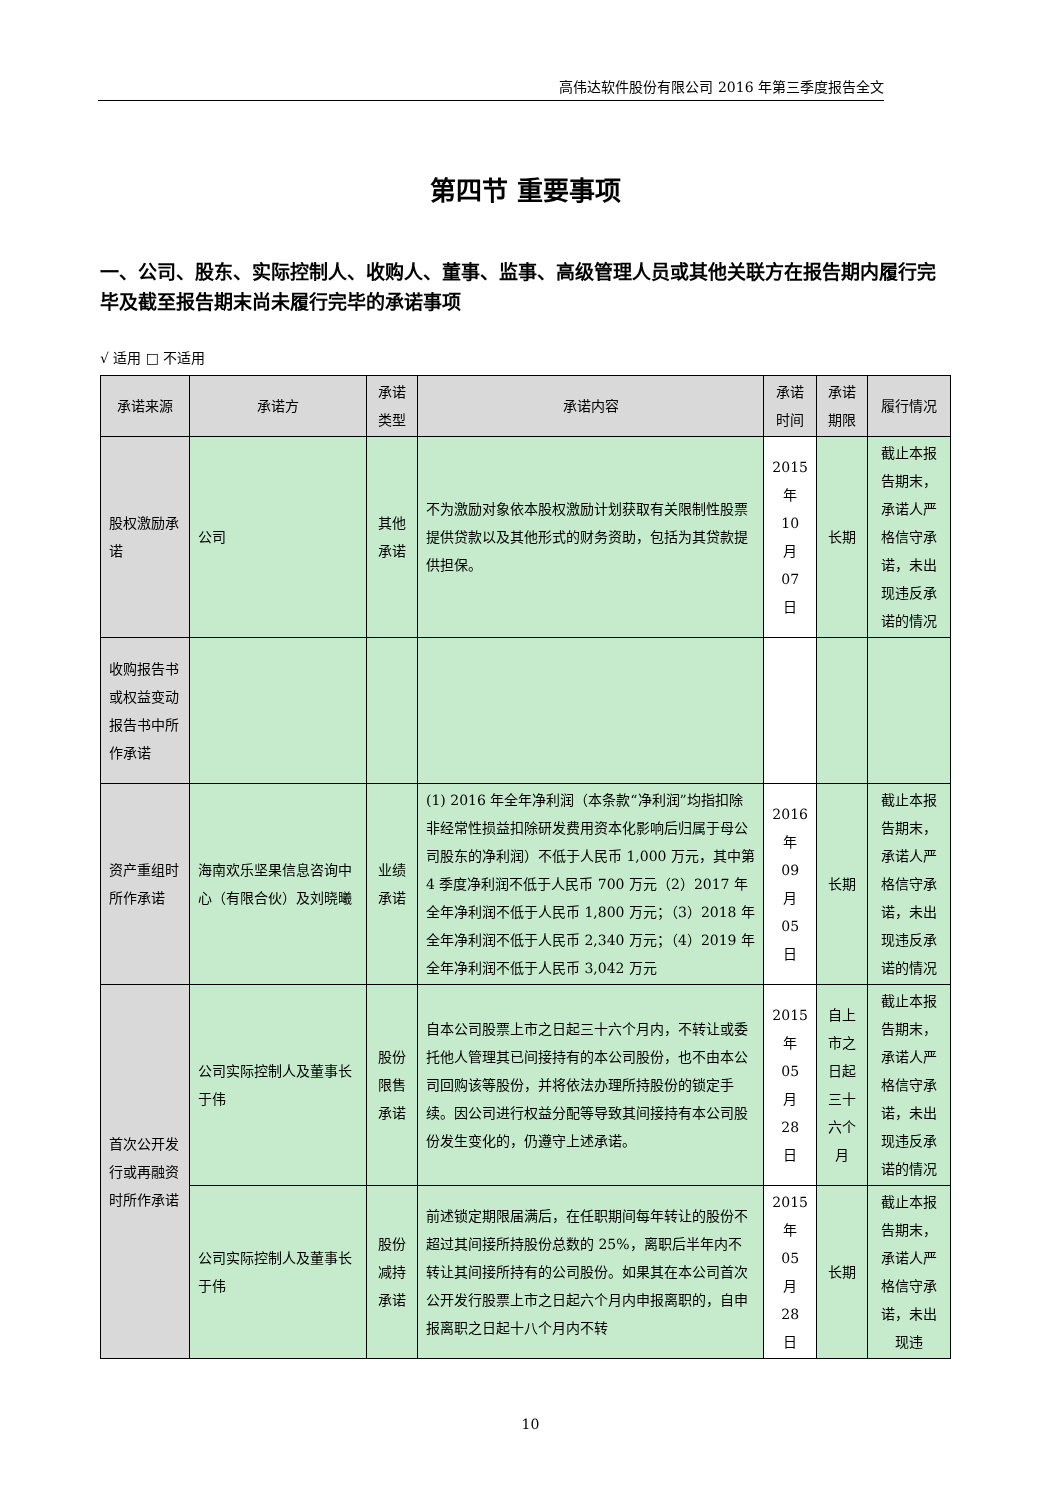高伟达软件股份有限公司 2016 年第三季度报告全文
第四节 重要事项
一、公司、股东、实际控制人、收购人、董事、监事、高级管理人员或其他关联方在报告期内履行完毕及截至报告期末尚未履行完毕的承诺事项
√ 适用 □ 不适用
| 承诺来源 | 承诺方 | 承诺类型 | 承诺内容 | 承诺时间 | 承诺期限 | 履行情况 |
| --- | --- | --- | --- | --- | --- | --- |
| 股权激励承诺 | 公司 | 其他承诺 | 不为激励对象依本股权激励计划获取有关限制性股票提供贷款以及其他形式的财务资助，包括为其贷款提供担保。 | 2015 年 10 月 07 日 | 长期 | 截止本报告期末，承诺人严格信守承诺，未出现违反承诺的情况 |
| 收购报告书或权益变动报告书中所作承诺 | | | | | | |
| 资产重组时所作承诺 | 海南欢乐坚果信息咨询中心（有限合伙）及刘晓曦 | 业绩承诺 | (1) 2016 年全年净利润（本条款“净利润”均指扣除非经常性损益扣除研发费用资本化影响后归属于母公司股东的净利润）不低于人民币 1,000 万元，其中第 4 季度净利润不低于人民币 700 万元（2）2017 年全年净利润不低于人民币 1,800 万元；（3）2018 年全年净利润不低于人民币 2,340 万元；（4）2019 年全年净利润不低于人民币 3,042 万元 | 2016 年 09 月 05 日 | 长期 | 截止本报告期末，承诺人严格信守承诺，未出现违反承诺的情况 |
| 首次公开发行或再融资时所作承诺 | 公司实际控制人及董事长于伟 | 股份限售承诺 | 自本公司股票上市之日起三十六个月内，不转让或委托他人管理其已间接持有的本公司股份，也不由本公司回购该等股份，并将依法办理所持股份的锁定手续。因公司进行权益分配等导致其间接持有本公司股份发生变化的，仍遵守上述承诺。 | 2015 年 05 月 28 日 | 自上市之日起三十六个月 | 截止本报告期末，承诺人严格信守承诺，未出现违反承诺的情况 |
| | 公司实际控制人及董事长于伟 | 股份减持承诺 | 前述锁定期限届满后，在任职期间每年转让的股份不超过其间接所持股份总数的 25%，离职后半年内不转让其间接所持有的公司股份。如果其在本公司首次公开发行股票上市之日起六个月内申报离职的，自申报离职之日起十八个月内不转 | 2015 年 05 月 28 日 | 长期 | 截止本报告期末，承诺人严格信守承诺，未出现违 |
10